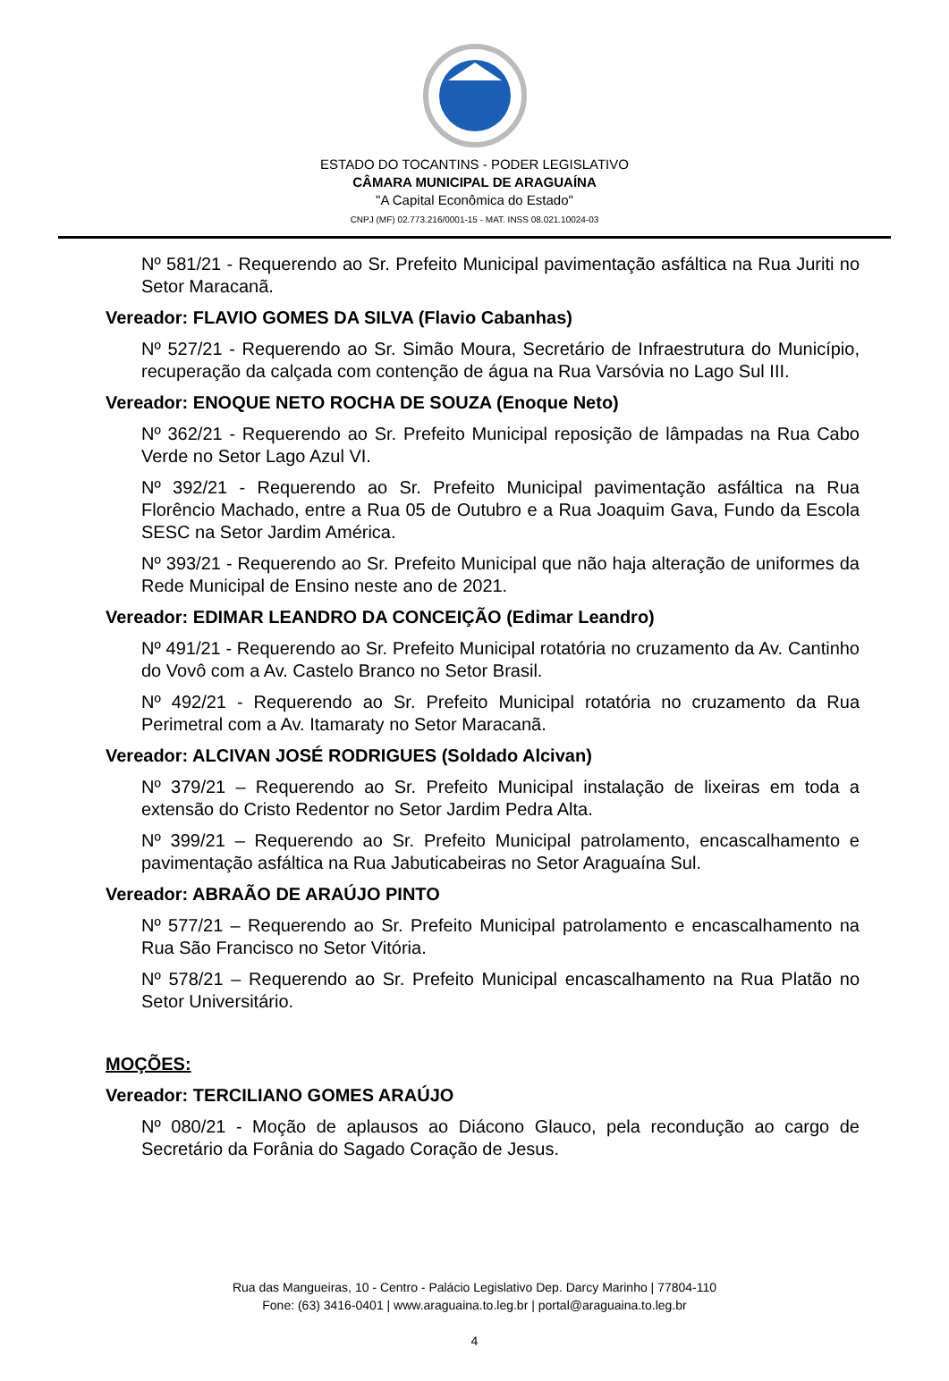ESTADO DO TOCANTINS - PODER LEGISLATIVO
CÂMARA MUNICIPAL DE ARAGUAÍNA
"A Capital Econômica do Estado"
CNPJ (MF) 02.773.216/0001-15 - MAT. INSS 08.021.10024-03
Nº 581/21 - Requerendo ao Sr. Prefeito Municipal pavimentação asfáltica na Rua Juriti no Setor Maracanã.
Vereador: FLAVIO GOMES DA SILVA (Flavio Cabanhas)
Nº 527/21 - Requerendo ao Sr. Simão Moura, Secretário de Infraestrutura do Município, recuperação da calçada com contenção de água na Rua Varsóvia no Lago Sul III.
Vereador: ENOQUE NETO ROCHA DE SOUZA (Enoque Neto)
Nº 362/21 - Requerendo ao Sr. Prefeito Municipal reposição de lâmpadas na Rua Cabo Verde no Setor Lago Azul VI.
Nº 392/21 - Requerendo ao Sr. Prefeito Municipal pavimentação asfáltica na Rua Florêncio Machado, entre a Rua 05 de Outubro e a Rua Joaquim Gava, Fundo da Escola SESC na Setor Jardim América.
Nº 393/21 - Requerendo ao Sr. Prefeito Municipal que não haja alteração de uniformes da Rede Municipal de Ensino neste ano de 2021.
Vereador: EDIMAR LEANDRO DA CONCEIÇÃO (Edimar Leandro)
Nº 491/21 - Requerendo ao Sr. Prefeito Municipal rotatória no cruzamento da Av. Cantinho do Vovô com a Av. Castelo Branco no Setor Brasil.
Nº 492/21 - Requerendo ao Sr. Prefeito Municipal rotatória no cruzamento da Rua Perimetral com a Av. Itamaraty no Setor Maracanã.
Vereador: ALCIVAN JOSÉ RODRIGUES (Soldado Alcivan)
Nº 379/21 – Requerendo ao Sr. Prefeito Municipal instalação de lixeiras em toda a extensão do Cristo Redentor no Setor Jardim Pedra Alta.
Nº 399/21 – Requerendo ao Sr. Prefeito Municipal patrolamento, encascalhamento e pavimentação asfáltica na Rua Jabuticabeiras no Setor Araguaína Sul.
Vereador: ABRAÃO DE ARAÚJO PINTO
Nº 577/21 – Requerendo ao Sr. Prefeito Municipal patrolamento e encascalhamento na Rua São Francisco no Setor Vitória.
Nº 578/21 – Requerendo ao Sr. Prefeito Municipal encascalhamento na Rua Platão no Setor Universitário.
MOÇÕES:
Vereador: TERCILIANO GOMES ARAÚJO
Nº 080/21 - Moção de aplausos ao Diácono Glauco, pela recondução ao cargo de Secretário da Forânia do Sagado Coração de Jesus.
Rua das Mangueiras, 10 - Centro - Palácio Legislativo Dep. Darcy Marinho | 77804-110
Fone: (63) 3416-0401 | www.araguaina.to.leg.br | portal@araguaina.to.leg.br
4